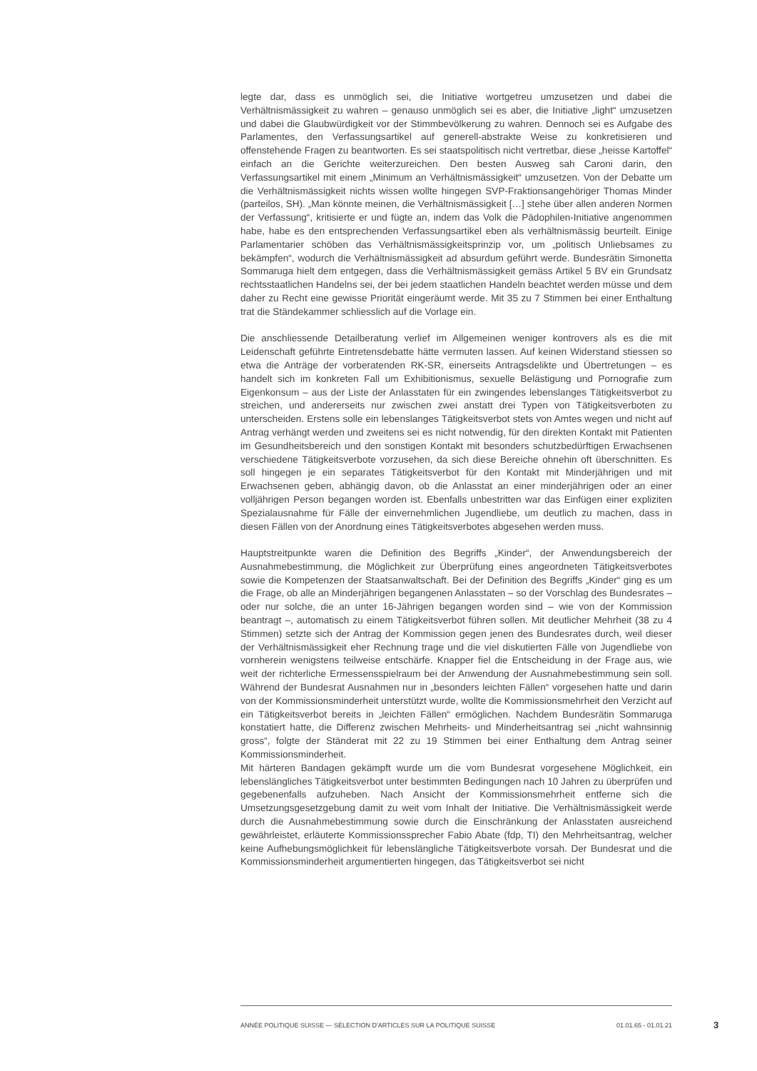legte dar, dass es unmöglich sei, die Initiative wortgetreu umzusetzen und dabei die Verhältnismässigkeit zu wahren – genauso unmöglich sei es aber, die Initiative „light“ umzusetzen und dabei die Glaubwürdigkeit vor der Stimmbevölkerung zu wahren. Dennoch sei es Aufgabe des Parlamentes, den Verfassungsartikel auf generell-abstrakte Weise zu konkretisieren und offenstehende Fragen zu beantworten. Es sei staatspolitisch nicht vertretbar, diese „heisse Kartoffel“ einfach an die Gerichte weiterzureichen. Den besten Ausweg sah Caroni darin, den Verfassungsartikel mit einem „Minimum an Verhältnismässigkeit“ umzusetzen. Von der Debatte um die Verhältnismässigkeit nichts wissen wollte hingegen SVP-Fraktionsangehöriger Thomas Minder (parteilos, SH). „Man könnte meinen, die Verhältnismässigkeit […] stehe über allen anderen Normen der Verfassung“, kritisierte er und fügte an, indem das Volk die Pädophilen-Initiative angenommen habe, habe es den entsprechenden Verfassungsartikel eben als verhältnismässig beurteilt. Einige Parlamentarier schöben das Verhältnismässigkeitsprinzip vor, um „politisch Unliebsames zu bekämpfen“, wodurch die Verhältnismässigkeit ad absurdum geführt werde. Bundesrätin Simonetta Sommaruga hielt dem entgegen, dass die Verhältnismässigkeit gemäss Artikel 5 BV ein Grundsatz rechtsstaatlichen Handelns sei, der bei jedem staatlichen Handeln beachtet werden müsse und dem daher zu Recht eine gewisse Priorität eingeräumt werde. Mit 35 zu 7 Stimmen bei einer Enthaltung trat die Ständekammer schliesslich auf die Vorlage ein.
Die anschliessende Detailberatung verlief im Allgemeinen weniger kontrovers als es die mit Leidenschaft geführte Eintretensdebatte hätte vermuten lassen. Auf keinen Widerstand stiessen so etwa die Anträge der vorberatenden RK-SR, einerseits Antragsdelikte und Übertretungen – es handelt sich im konkreten Fall um Exhibitionismus, sexuelle Belästigung und Pornografie zum Eigenkonsum – aus der Liste der Anlasstaten für ein zwingendes lebenslanges Tätigkeitsverbot zu streichen, und andererseits nur zwischen zwei anstatt drei Typen von Tätigkeitsverboten zu unterscheiden. Erstens solle ein lebenslanges Tätigkeitsverbot stets von Amtes wegen und nicht auf Antrag verhängt werden und zweitens sei es nicht notwendig, für den direkten Kontakt mit Patienten im Gesundheitsbereich und den sonstigen Kontakt mit besonders schutzbedürftigen Erwachsenen verschiedene Tätigkeitsverbote vorzusehen, da sich diese Bereiche ohnehin oft überschnitten. Es soll hingegen je ein separates Tätigkeitsverbot für den Kontakt mit Minderjährigen und mit Erwachsenen geben, abhängig davon, ob die Anlasstat an einer minderjährigen oder an einer volljährigen Person begangen worden ist. Ebenfalls unbestritten war das Einfügen einer expliziten Spezialausnahme für Fälle der einvernehmlichen Jugendliebe, um deutlich zu machen, dass in diesen Fällen von der Anordnung eines Tätigkeitsverbotes abgesehen werden muss.
Hauptstreitpunkte waren die Definition des Begriffs „Kinder“, der Anwendungsbereich der Ausnahmebestimmung, die Möglichkeit zur Überprüfung eines angeordneten Tätigkeitsverbotes sowie die Kompetenzen der Staatsanwaltschaft. Bei der Definition des Begriffs „Kinder“ ging es um die Frage, ob alle an Minderjährigen begangenen Anlasstaten – so der Vorschlag des Bundesrates – oder nur solche, die an unter 16-Jährigen begangen worden sind – wie von der Kommission beantragt –, automatisch zu einem Tätigkeitsverbot führen sollen. Mit deutlicher Mehrheit (38 zu 4 Stimmen) setzte sich der Antrag der Kommission gegen jenen des Bundesrates durch, weil dieser der Verhältnismässigkeit eher Rechnung trage und die viel diskutierten Fälle von Jugendliebe von vornherein wenigstens teilweise entschärfe. Knapper fiel die Entscheidung in der Frage aus, wie weit der richterliche Ermessensspielraum bei der Anwendung der Ausnahmebestimmung sein soll. Während der Bundesrat Ausnahmen nur in „besonders leichten Fällen“ vorgesehen hatte und darin von der Kommissionsminderheit unterstützt wurde, wollte die Kommissionsmehrheit den Verzicht auf ein Tätigkeitsverbot bereits in „leichten Fällen“ ermöglichen. Nachdem Bundesrätin Sommaruga konstatiert hatte, die Differenz zwischen Mehrheits- und Minderheitsantrag sei „nicht wahnsinnig gross“, folgte der Ständerat mit 22 zu 19 Stimmen bei einer Enthaltung dem Antrag seiner Kommissionsminderheit.
Mit härteren Bandagen gekämpft wurde um die vom Bundesrat vorgesehene Möglichkeit, ein lebenslängliches Tätigkeitsverbot unter bestimmten Bedingungen nach 10 Jahren zu überprüfen und gegebenenfalls aufzuheben. Nach Ansicht der Kommissionsmehrheit entferne sich die Umsetzungsgesetzgebung damit zu weit vom Inhalt der Initiative. Die Verhältnismässigkeit werde durch die Ausnahmebestimmung sowie durch die Einschränkung der Anlasstaten ausreichend gewährleistet, erläuterte Kommissionssprecher Fabio Abate (fdp, TI) den Mehrheitsantrag, welcher keine Aufhebungsmöglichkeit für lebenslängliche Tätigkeitsverbote vorsah. Der Bundesrat und die Kommissionsminderheit argumentierten hingegen, das Tätigkeitsverbot sei nicht
ANNÉE POLITIQUE SUISSE — SÉLECTION D'ARTICLES SUR LA POLITIQUE SUISSE 01.01.65 - 01.01.21
3